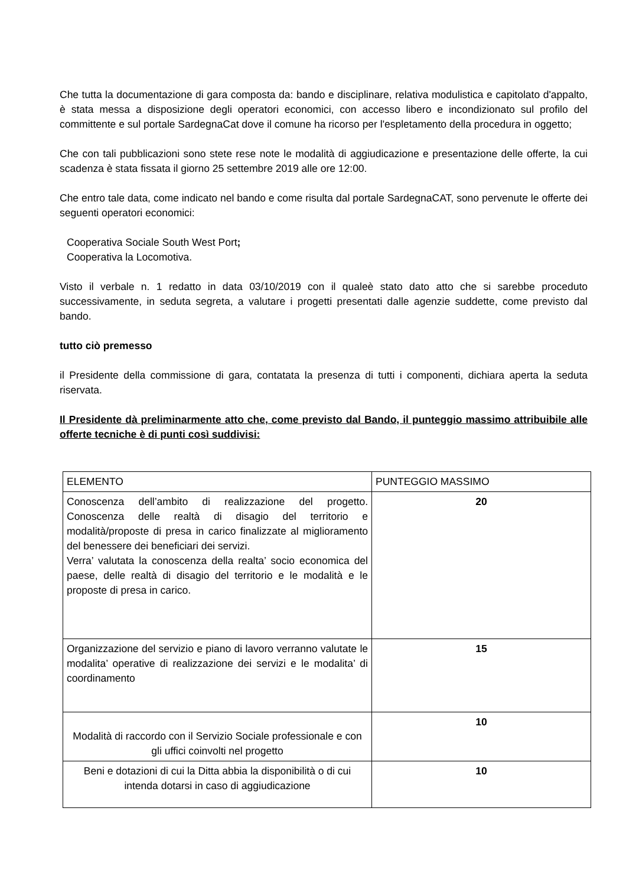Che tutta la documentazione di gara composta da: bando e disciplinare, relativa modulistica e capitolato d'appalto, è stata messa a disposizione degli operatori economici, con accesso libero e incondizionato sul profilo del committente e sul portale SardegnaCat dove il comune ha ricorso per l'espletamento della procedura in oggetto;
Che con tali pubblicazioni sono stete rese note le modalità di aggiudicazione e presentazione delle offerte, la cui scadenza è stata fissata il giorno 25 settembre 2019 alle ore 12:00.
Che entro tale data, come indicato nel bando e come risulta dal portale SardegnaCAT, sono pervenute le offerte dei seguenti operatori economici:
Cooperativa Sociale South West Port;
Cooperativa la Locomotiva.
Visto il verbale n. 1 redatto in data 03/10/2019 con il qualeè stato dato atto che si sarebbe proceduto successivamente, in seduta segreta, a valutare i progetti presentati dalle agenzie suddette, come previsto dal bando.
tutto ciò premesso
il Presidente della commissione di gara, contatata la presenza di tutti i componenti, dichiara aperta la seduta riservata.
Il Presidente dà preliminarmente atto che, come previsto dal Bando, il punteggio massimo attribuibile alle offerte tecniche è di punti così suddivisi:
| ELEMENTO | PUNTEGGIO MASSIMO |
| Conoscenza dell’ambito di realizzazione del progetto. Conoscenza delle realtà di disagio del territorio e modalità/proposte di presa in carico finalizzate al miglioramento del benessere dei beneficiari dei servizi. Verra’ valutata la conoscenza della realta’ socio economica del paese, delle realtà di disagio del territorio e le modalità e le proposte di presa in carico. | 20 |
| Organizzazione del servizio e piano di lavoro verranno valutate le modalita’ operative di realizzazione dei servizi e le modalita’ di coordinamento | 15 |
| Modalità di raccordo con il Servizio Sociale professionale e con gli uffici coinvolti nel progetto | 10 |
| Beni e dotazioni di cui la Ditta abbia la disponibilità o di cui intenda dotarsi in caso di aggiudicazione | 10 |